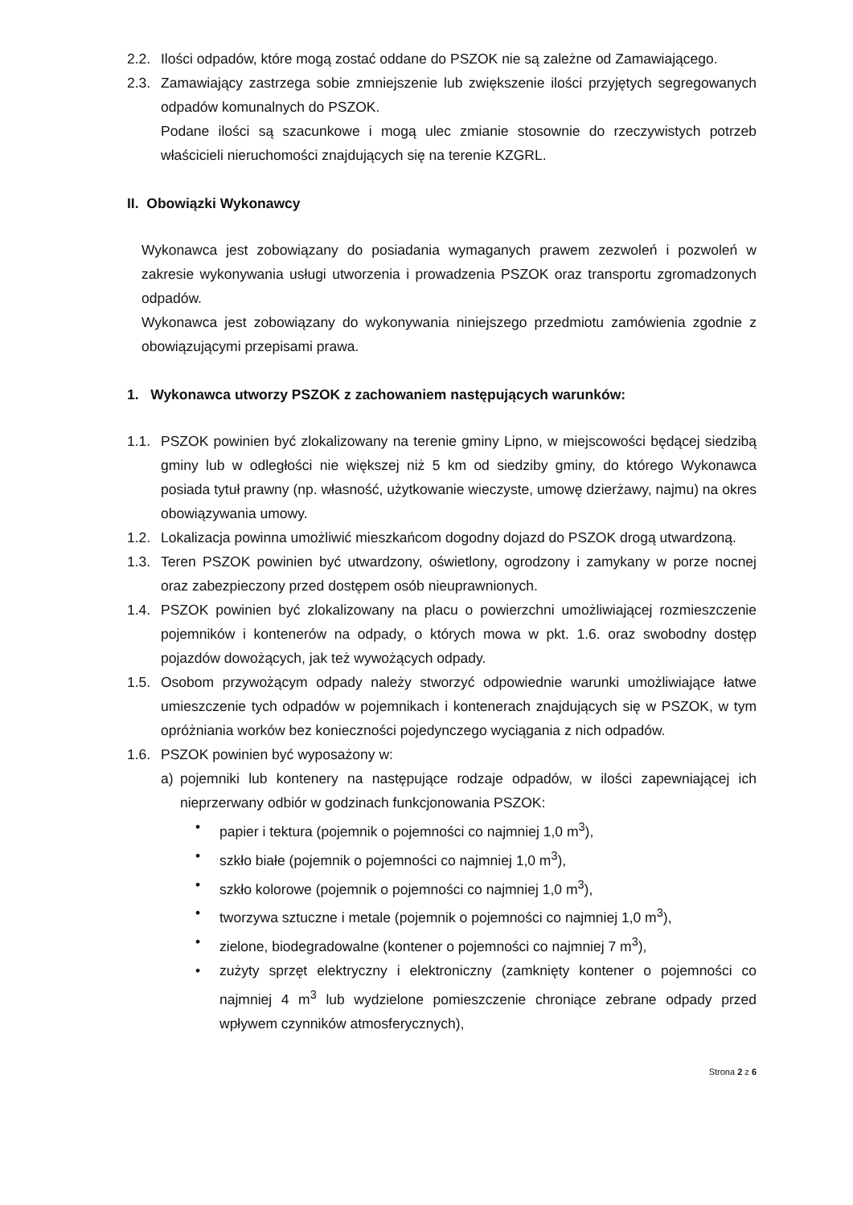2.2. Ilości odpadów, które mogą zostać oddane do PSZOK nie są zależne od Zamawiającego.
2.3. Zamawiający zastrzega sobie zmniejszenie lub zwiększenie ilości przyjętych segregowanych odpadów komunalnych do PSZOK.
Podane ilości są szacunkowe i mogą ulec zmianie stosownie do rzeczywistych potrzeb właścicieli nieruchomości znajdujących się na terenie KZGRL.
II. Obowiązki Wykonawcy
Wykonawca jest zobowiązany do posiadania wymaganych prawem zezwoleń i pozwoleń w zakresie wykonywania usługi utworzenia i prowadzenia PSZOK oraz transportu zgromadzonych odpadów.
Wykonawca jest zobowiązany do wykonywania niniejszego przedmiotu zamówienia zgodnie z obowiązującymi przepisami prawa.
1. Wykonawca utworzy PSZOK z zachowaniem następujących warunków:
1.1. PSZOK powinien być zlokalizowany na terenie gminy Lipno, w miejscowości będącej siedzibą gminy lub w odległości nie większej niż 5 km od siedziby gminy, do którego Wykonawca posiada tytuł prawny (np. własność, użytkowanie wieczyste, umowę dzierżawy, najmu) na okres obowiązywania umowy.
1.2. Lokalizacja powinna umożliwić mieszkańcom dogodny dojazd do PSZOK drogą utwardzoną.
1.3. Teren PSZOK powinien być utwardzony, oświetlony, ogrodzony i zamykany w porze nocnej oraz zabezpieczony przed dostępem osób nieuprawnionych.
1.4. PSZOK powinien być zlokalizowany na placu o powierzchni umożliwiającej rozmieszczenie pojemników i kontenerów na odpady, o których mowa w pkt. 1.6. oraz swobodny dostęp pojazdów dowożących, jak też wywożących odpady.
1.5. Osobom przywożącym odpady należy stworzyć odpowiednie warunki umożliwiające łatwe umieszczenie tych odpadów w pojemnikach i kontenerach znajdujących się w PSZOK, w tym opróżniania worków bez konieczności pojedynczego wyciągania z nich odpadów.
1.6. PSZOK powinien być wyposażony w:
a) pojemniki lub kontenery na następujące rodzaje odpadów, w ilości zapewniającej ich nieprzerwany odbiór w godzinach funkcjonowania PSZOK:
• papier i tektura (pojemnik o pojemności co najmniej 1,0 m<sup>3</sup>),
• szkło białe (pojemnik o pojemności co najmniej 1,0 m<sup>3</sup>),
• szkło kolorowe (pojemnik o pojemności co najmniej 1,0 m<sup>3</sup>),
• tworzywa sztuczne i metale (pojemnik o pojemności co najmniej 1,0 m<sup>3</sup>),
• zielone, biodegradowalne (kontener o pojemności co najmniej 7 m<sup>3</sup>),
• zużyty sprzęt elektryczny i elektroniczny (zamknięty kontener o pojemności co najmniej 4 m<sup>3</sup> lub wydzielone pomieszczenie chroniące zebrane odpady przed wpływem czynników atmosferycznych),
Strona 2 z 6